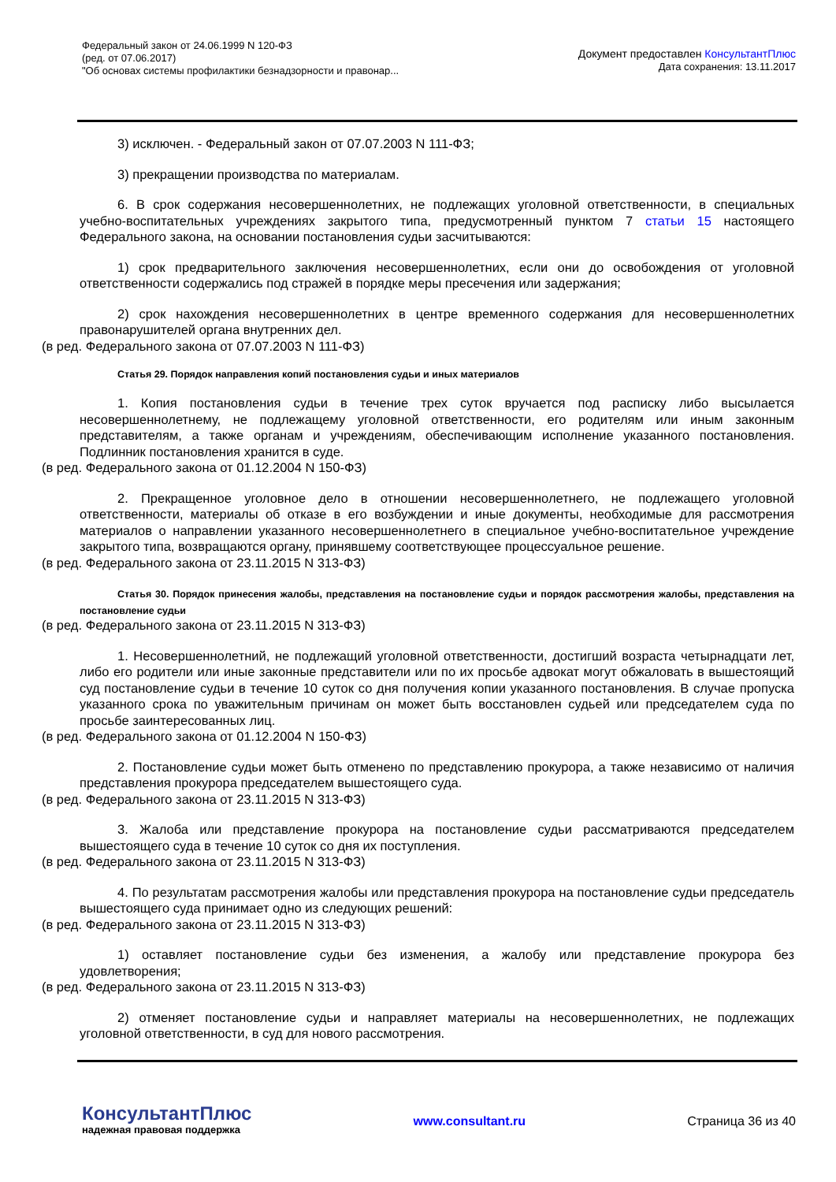Федеральный закон от 24.06.1999 N 120-ФЗ
(ред. от 07.06.2017)
"Об основах системы профилактики безнадзорности и правонар...
Документ предоставлен КонсультантПлюс
Дата сохранения: 13.11.2017
3) исключен. - Федеральный закон от 07.07.2003 N 111-ФЗ;
3) прекращении производства по материалам.
6. В срок содержания несовершеннолетних, не подлежащих уголовной ответственности, в специальных учебно-воспитательных учреждениях закрытого типа, предусмотренный пунктом 7 статьи 15 настоящего Федерального закона, на основании постановления судьи засчитываются:
1) срок предварительного заключения несовершеннолетних, если они до освобождения от уголовной ответственности содержались под стражей в порядке меры пресечения или задержания;
2) срок нахождения несовершеннолетних в центре временного содержания для несовершеннолетних правонарушителей органа внутренних дел.
(в ред. Федерального закона от 07.07.2003 N 111-ФЗ)
Статья 29. Порядок направления копий постановления судьи и иных материалов
1. Копия постановления судьи в течение трех суток вручается под расписку либо высылается несовершеннолетнему, не подлежащему уголовной ответственности, его родителям или иным законным представителям, а также органам и учреждениям, обеспечивающим исполнение указанного постановления. Подлинник постановления хранится в суде.
(в ред. Федерального закона от 01.12.2004 N 150-ФЗ)
2. Прекращенное уголовное дело в отношении несовершеннолетнего, не подлежащего уголовной ответственности, материалы об отказе в его возбуждении и иные документы, необходимые для рассмотрения материалов о направлении указанного несовершеннолетнего в специальное учебно-воспитательное учреждение закрытого типа, возвращаются органу, принявшему соответствующее процессуальное решение.
(в ред. Федерального закона от 23.11.2015 N 313-ФЗ)
Статья 30. Порядок принесения жалобы, представления на постановление судьи и порядок рассмотрения жалобы, представления на постановление судьи
(в ред. Федерального закона от 23.11.2015 N 313-ФЗ)
1. Несовершеннолетний, не подлежащий уголовной ответственности, достигший возраста четырнадцати лет, либо его родители или иные законные представители или по их просьбе адвокат могут обжаловать в вышестоящий суд постановление судьи в течение 10 суток со дня получения копии указанного постановления. В случае пропуска указанного срока по уважительным причинам он может быть восстановлен судьей или председателем суда по просьбе заинтересованных лиц.
(в ред. Федерального закона от 01.12.2004 N 150-ФЗ)
2. Постановление судьи может быть отменено по представлению прокурора, а также независимо от наличия представления прокурора председателем вышестоящего суда.
(в ред. Федерального закона от 23.11.2015 N 313-ФЗ)
3. Жалоба или представление прокурора на постановление судьи рассматриваются председателем вышестоящего суда в течение 10 суток со дня их поступления.
(в ред. Федерального закона от 23.11.2015 N 313-ФЗ)
4. По результатам рассмотрения жалобы или представления прокурора на постановление судьи председатель вышестоящего суда принимает одно из следующих решений:
(в ред. Федерального закона от 23.11.2015 N 313-ФЗ)
1) оставляет постановление судьи без изменения, а жалобу или представление прокурора без удовлетворения;
(в ред. Федерального закона от 23.11.2015 N 313-ФЗ)
2) отменяет постановление судьи и направляет материалы на несовершеннолетних, не подлежащих уголовной ответственности, в суд для нового рассмотрения.
КонсультантПлюс
надежная правовая поддержка
www.consultant.ru Страница 36 из 40